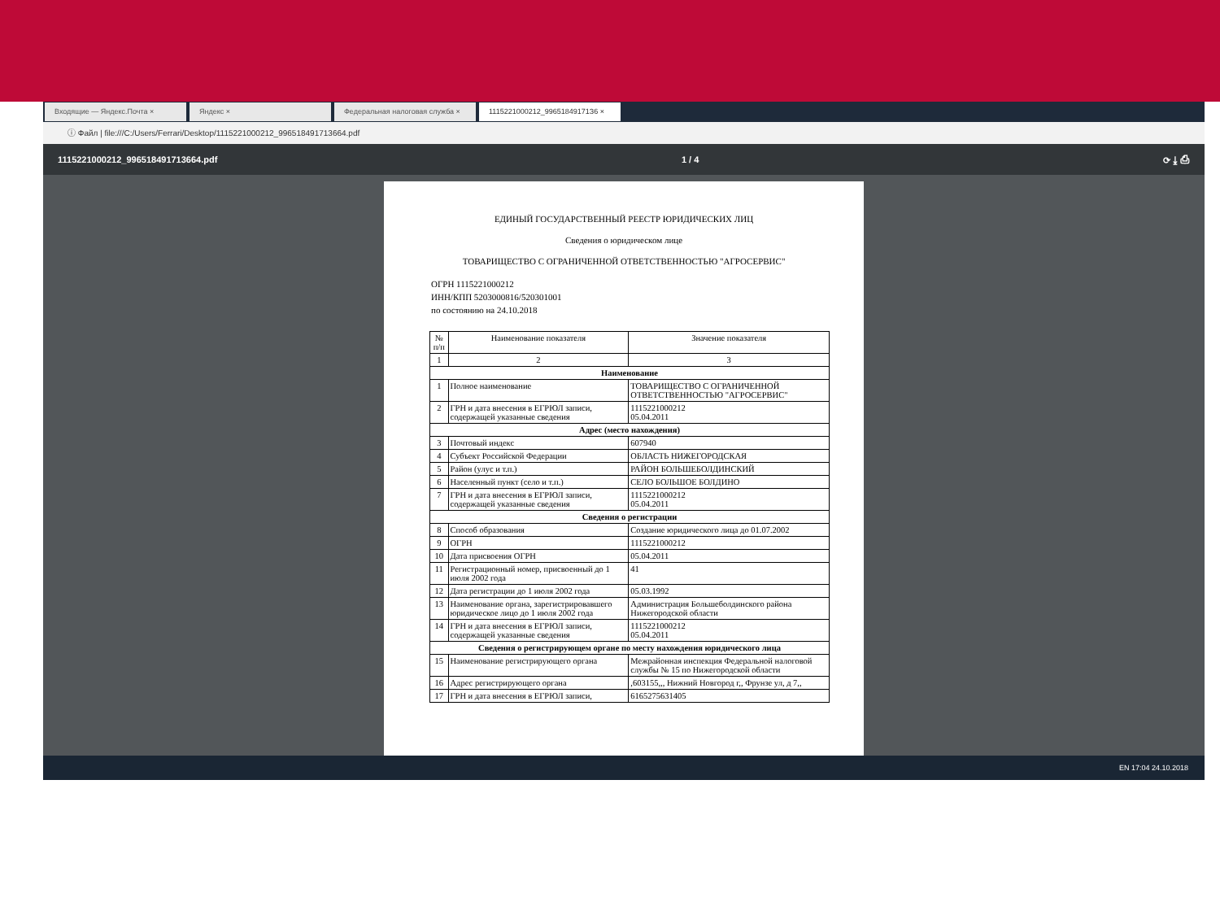Входящие — Яндекс.Почта × Яндекс × Федеральная налоговая служба ×
1115221000212_99651849171З6 ×
ⓘ Файл | file:///C:/Users/Ferrari/Desktop/1115221000212_996518491713664.pdf
1115221000212_996518491713664.pdf 1 / 4 ⟳ ⤓ ⎙
ЕДИНЫЙ ГОСУДАРСТВЕННЫЙ РЕЕСТР ЮРИДИЧЕСКИХ ЛИЦ
Сведения о юридическом лице
ТОВАРИЩЕСТВО С ОГРАНИЧЕННОЙ ОТВЕТСТВЕННОСТЬЮ "АГРОСЕРВИС"
ОГРН 1115221000212
ИНН/КПП 5203000816/520301001
по состоянию на 24.10.2018
| № п/п | Наименование показателя | Значение показателя |
| --- | --- | --- |
| 1 | 2 | 3 |
| Наименование | | |
| 1 | Полное наименование | ТОВАРИЩЕСТВО С ОГРАНИЧЕННОЙ ОТВЕТСТВЕННОСТЬЮ "АГРОСЕРВИС" |
| 2 | ГРН и дата внесения в ЕГРЮЛ записи, содержащей указанные сведения | 1115221000212 05.04.2011 |
| Адрес (место нахождения) | | |
| 3 | Почтовый индекс | 607940 |
| 4 | Субъект Российской Федерации | ОБЛАСТЬ НИЖЕГОРОДСКАЯ |
| 5 | Район (улус и т.п.) | РАЙОН БОЛЬШЕБОЛДИНСКИЙ |
| 6 | Населенный пункт (село и т.п.) | СЕЛО БОЛЬШОЕ БОЛДИНО |
| 7 | ГРН и дата внесения в ЕГРЮЛ записи, содержащей указанные сведения | 1115221000212 05.04.2011 |
| Сведения о регистрации | | |
| 8 | Способ образования | Создание юридического лица до 01.07.2002 |
| 9 | ОГРН | 1115221000212 |
| 10 | Дата присвоения ОГРН | 05.04.2011 |
| 11 | Регистрационный номер, присвоенный до 1 июля 2002 года | 41 |
| 12 | Дата регистрации до 1 июля 2002 года | 05.03.1992 |
| 13 | Наименование органа, зарегистрировавшего юридическое лицо до 1 июля 2002 года | Администрация Большеболдинского района Нижегородской области |
| 14 | ГРН и дата внесения в ЕГРЮЛ записи, содержащей указанные сведения | 1115221000212 05.04.2011 |
| Сведения о регистрирующем органе по месту нахождения юридического лица | | |
| 15 | Наименование регистрирующего органа | Межрайонная инспекция Федеральной налоговой службы № 15 по Нижегородской области |
| 16 | Адрес регистрирующего органа | ,603155,,, Нижний Новгород г,, Фрунзе ул, д 7,, |
| 17 | ГРН и дата внесения в ЕГРЮЛ записи, | 6165275631405 |
EN 17:04 24.10.2018